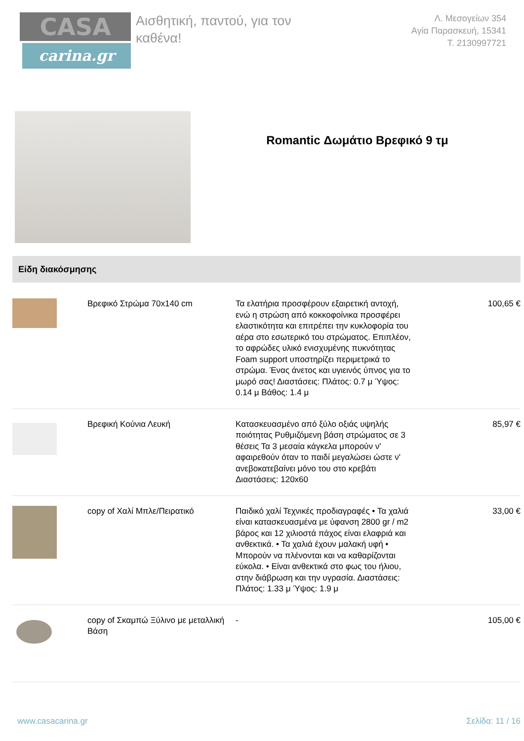CASA
carina.gr
Αισθητική, παντού, για τον καθένα!
Λ. Μεσογείων 354
Αγία Παρασκευή, 15341
Τ. 2130997721
Romantic Δωμάτιο Βρεφικό 9 τμ
Είδη διακόσμησης
| | Βρεφικό Στρώμα 70x140 cm | Τα ελατήρια προσφέρουν εξαιρετική αντοχή, ενώ η στρώση από κοκκοφοίνικα προσφέρει ελαστικότητα και επιτρέπει την κυκλοφορία του αέρα στο εσωτερικό του στρώματος. Επιπλέον, το αφρώδες υλικό ενισχυμένης πυκνότητας Foam support υποστηρίζει περιμετρικά το στρώμα. Ένας άνετος και υγιεινός ύπνος για το μωρό σας! Διαστάσεις: Πλάτος: 0.7 μ Ύψος: 0.14 μ Βάθος: 1.4 μ | 100,65 € |
| | Βρεφική Κούνια Λευκή | Κατασκευασμένο από ξύλο οξιάς υψηλής ποιότητας Ρυθμιζόμενη βάση στρώματος σε 3 θέσεις Τα 3 μεσαία κάγκελα μπορούν ν' αφαιρεθούν όταν το παιδί μεγαλώσει ώστε ν' ανεβοκατεβαίνει μόνο του στο κρεβάτι Διαστάσεις: 120x60 | 85,97 € |
| | copy of Χαλί Μπλε/Πειρατικό | Παιδικό χαλί Τεχνικές προδιαγραφές • Τα χαλιά είναι κατασκευασμένα με ύφανση 2800 gr / m2 βάρος και 12 χιλιοστά πάχος είναι ελαφριά και ανθεκτικά. • Τα χαλιά έχουν μαλακή υφή • Μπορούν να πλένονται και να καθαρίζονται εύκολα. • Είναι ανθεκτικά στο φως του ήλιου, στην διάβρωση και την υγρασία. Διαστάσεις: Πλάτος: 1.33 μ Ύψος: 1.9 μ | 33,00 € |
| | copy of Σκαμπώ Ξύλινο με μεταλλική Βάση | - | 105,00 € |
www.casacarina.gr Σελίδα: 11 / 16